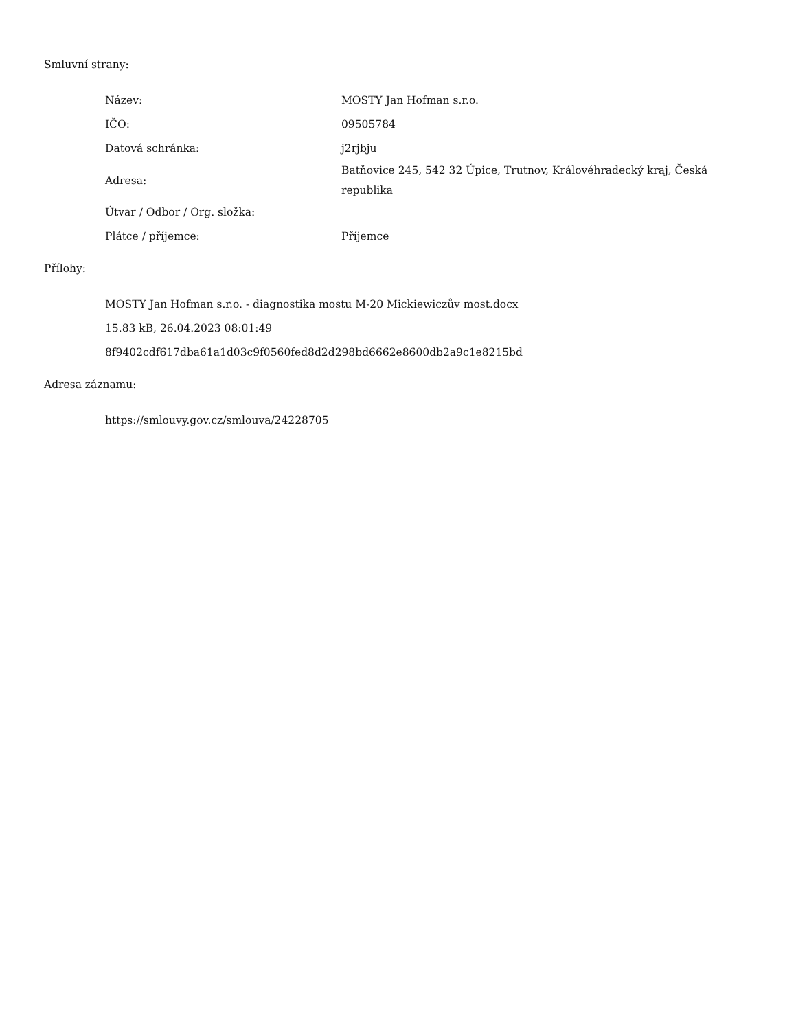Smluvní strany:
| Název: | MOSTY Jan Hofman s.r.o. |
| IČO: | 09505784 |
| Datová schránka: | j2rjbju |
| Adresa: | Batňovice 245, 542 32 Úpice, Trutnov, Královéhradecký kraj, Česká republika |
| Útvar / Odbor / Org. složka: | |
| Plátce / příjemce: | Příjemce |
Přílohy:
MOSTY Jan Hofman s.r.o. - diagnostika mostu M-20 Mickiewiczův most.docx
15.83 kB, 26.04.2023 08:01:49
8f9402cdf617dba61a1d03c9f0560fed8d2d298bd6662e8600db2a9c1e8215bd
Adresa záznamu:
https://smlouvy.gov.cz/smlouva/24228705